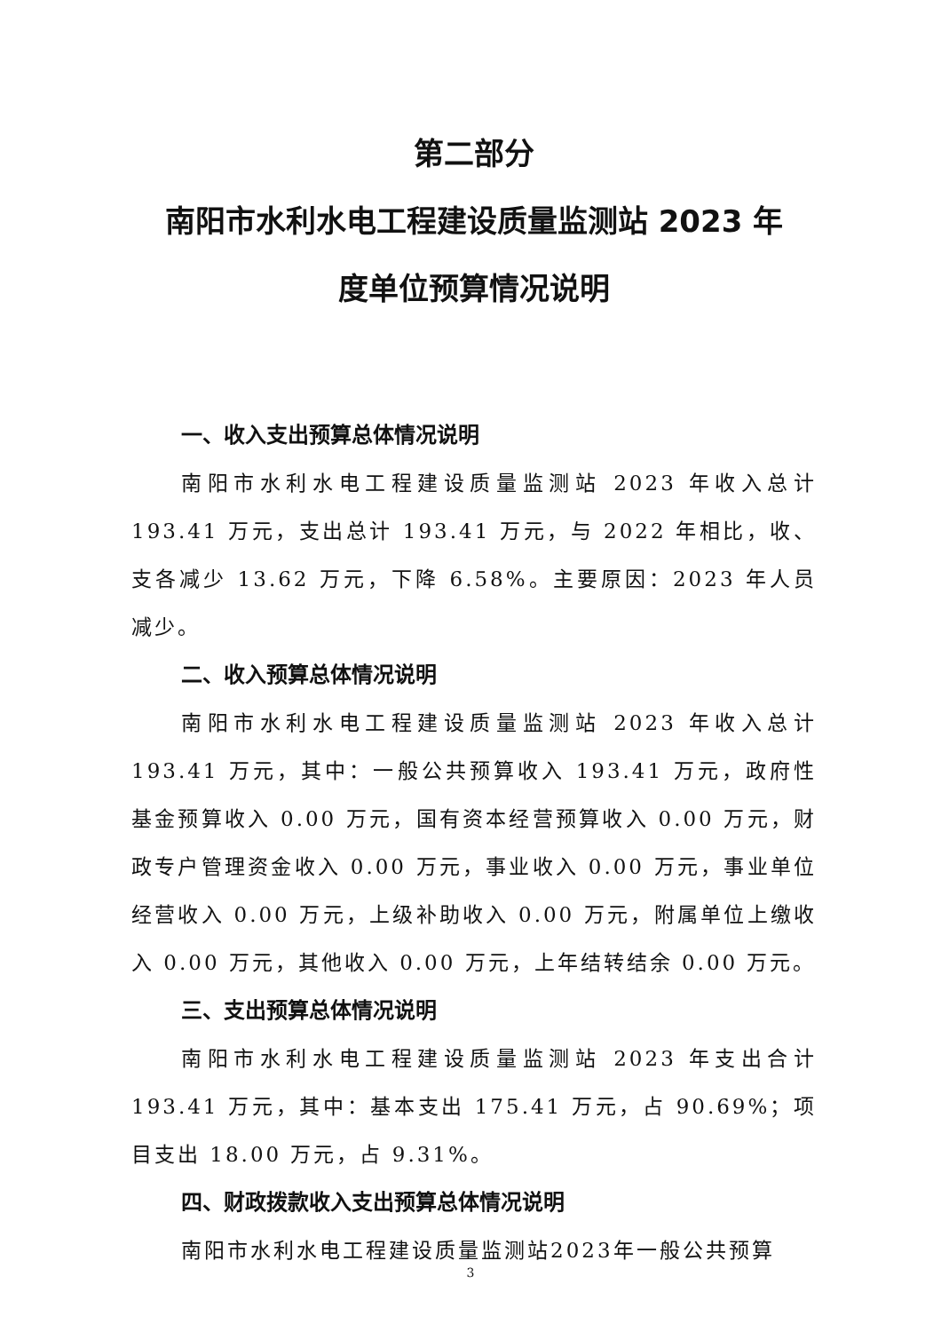第二部分
南阳市水利水电工程建设质量监测站 2023 年
度单位预算情况说明
一、收入支出预算总体情况说明
南阳市水利水电工程建设质量监测站 2023 年收入总计 193.41 万元，支出总计 193.41 万元，与 2022 年相比，收、支各减少 13.62 万元，下降 6.58%。主要原因：2023 年人员减少。
二、收入预算总体情况说明
南阳市水利水电工程建设质量监测站 2023 年收入总计 193.41 万元，其中：一般公共预算收入 193.41 万元，政府性基金预算收入 0.00 万元，国有资本经营预算收入 0.00 万元，财政专户管理资金收入 0.00 万元，事业收入 0.00 万元，事业单位经营收入 0.00 万元，上级补助收入 0.00 万元，附属单位上缴收入 0.00 万元，其他收入 0.00 万元，上年结转结余 0.00 万元。
三、支出预算总体情况说明
南阳市水利水电工程建设质量监测站 2023 年支出合计 193.41 万元，其中：基本支出 175.41 万元，占 90.69%；项目支出 18.00 万元，占 9.31%。
四、财政拨款收入支出预算总体情况说明
南阳市水利水电工程建设质量监测站2023年一般公共预算
3